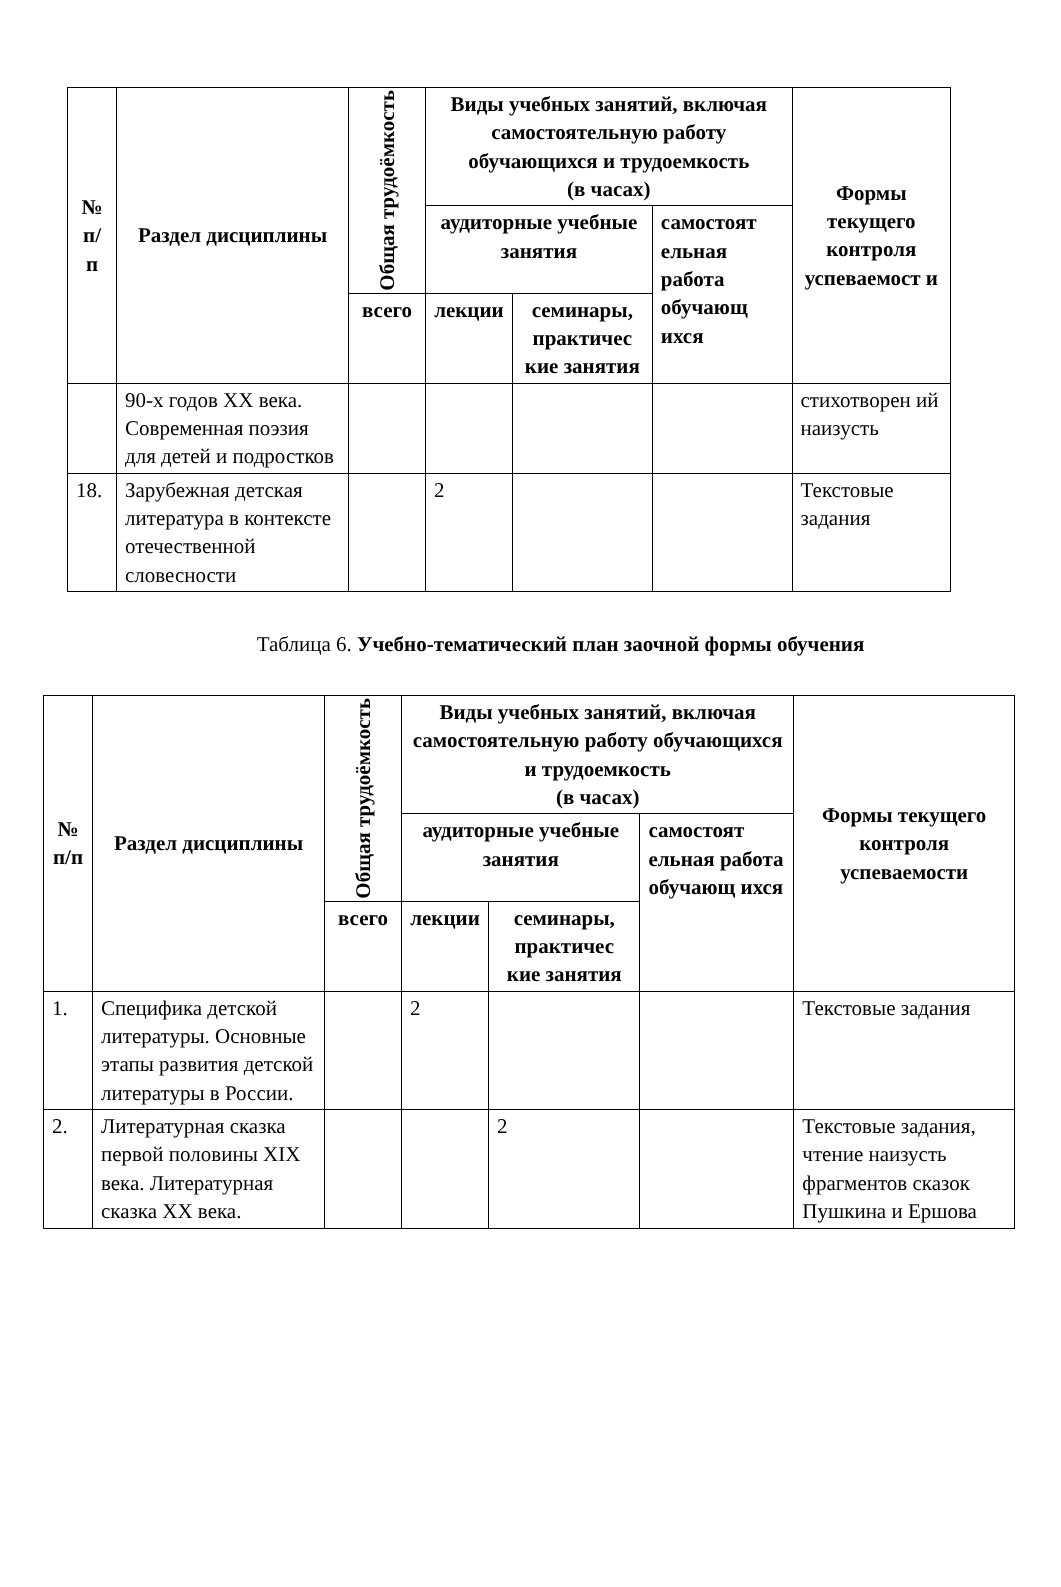| № п/ п | Раздел дисциплины | Общая трудоёмкость | Виды учебных занятий, включая самостоятельную работу обучающихся и трудоемкость (в часах) | | | Формы текущего контроля успеваемост и |
| --- | --- | --- | --- | --- | --- | --- |
| | | | аудиторные учебные занятия | | самостоят ельная работа обучающ ихся | |
| | | всего | лекции | семинары, практичес кие занятия | | |
| | 90-х годов XX века. Современная поэзия для детей и подростков | | | | | стихотворен ий наизусть |
| 18. | Зарубежная детская литература в контексте отечественной словесности | | 2 | | | Текстовые задания |
Таблица 6. Учебно-тематический план заочной формы обучения
| № п/п | Раздел дисциплины | Общая трудоёмкость | Виды учебных занятий, включая самостоятельную работу обучающихся и трудоемкость (в часах) | | | Формы текущего контроля успеваемости |
| --- | --- | --- | --- | --- | --- | --- |
| | | | аудиторные учебные занятия | | самостоят ельная работа обучающ ихся | |
| | | всего | лекции | семинары, практичес кие занятия | | |
| 1. | Специфика детской литературы. Основные этапы развития детской литературы в России. | | 2 | | | Текстовые задания |
| 2. | Литературная сказка первой половины XIX века. Литературная сказка XX века. | | | 2 | | Текстовые задания, чтение наизусть фрагментов сказок Пушкина и Ершова |